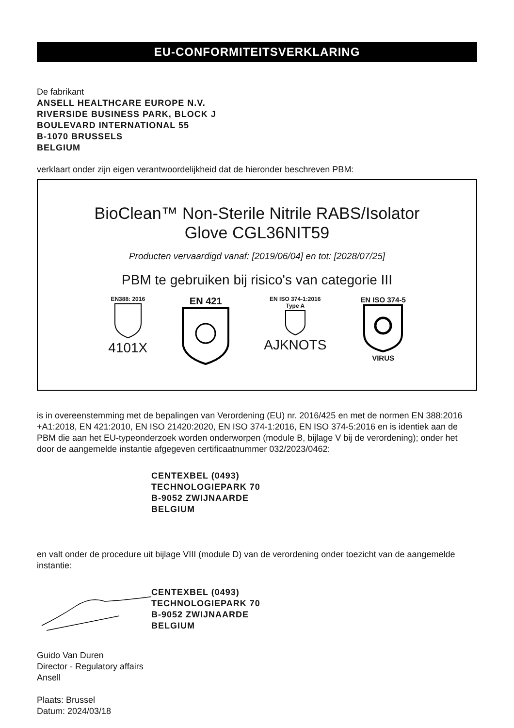EU-CONFORMITEITSVERKLARING
De fabrikant
ANSELL HEALTHCARE EUROPE N.V.
RIVERSIDE BUSINESS PARK, BLOCK J
BOULEVARD INTERNATIONAL 55
B-1070 BRUSSELS
BELGIUM
verklaart onder zijn eigen verantwoordelijkheid dat de hieronder beschreven PBM:
BioClean™ Non-Sterile Nitrile RABS/Isolator
Glove CGL36NIT59
Producten vervaardigd vanaf: [2019/06/04] en tot: [2028/07/25]
PBM te gebruiken bij risico's van categorie III
EN388: 2016
4101X
EN 421
EN ISO 374-1:2016
Type A
AJKNOTS
EN ISO 374-5
VIRUS
is in overeenstemming met de bepalingen van Verordening (EU) nr. 2016/425 en met de normen EN 388:2016 +A1:2018, EN 421:2010, EN ISO 21420:2020, EN ISO 374-1:2016, EN ISO 374-5:2016 en is identiek aan de PBM die aan het EU-typeonderzoek worden onderworpen (module B, bijlage V bij de verordening); onder het door de aangemelde instantie afgegeven certificaatnummer 032/2023/0462:
CENTEXBEL (0493)
TECHNOLOGIEPARK 70
B-9052 ZWIJNAARDE
BELGIUM
en valt onder de procedure uit bijlage VIII (module D) van de verordening onder toezicht van de aangemelde instantie:
CENTEXBEL (0493)
TECHNOLOGIEPARK 70
B-9052 ZWIJNAARDE
BELGIUM
Guido Van Duren
Director - Regulatory affairs
Ansell
Plaats: Brussel
Datum: 2024/03/18